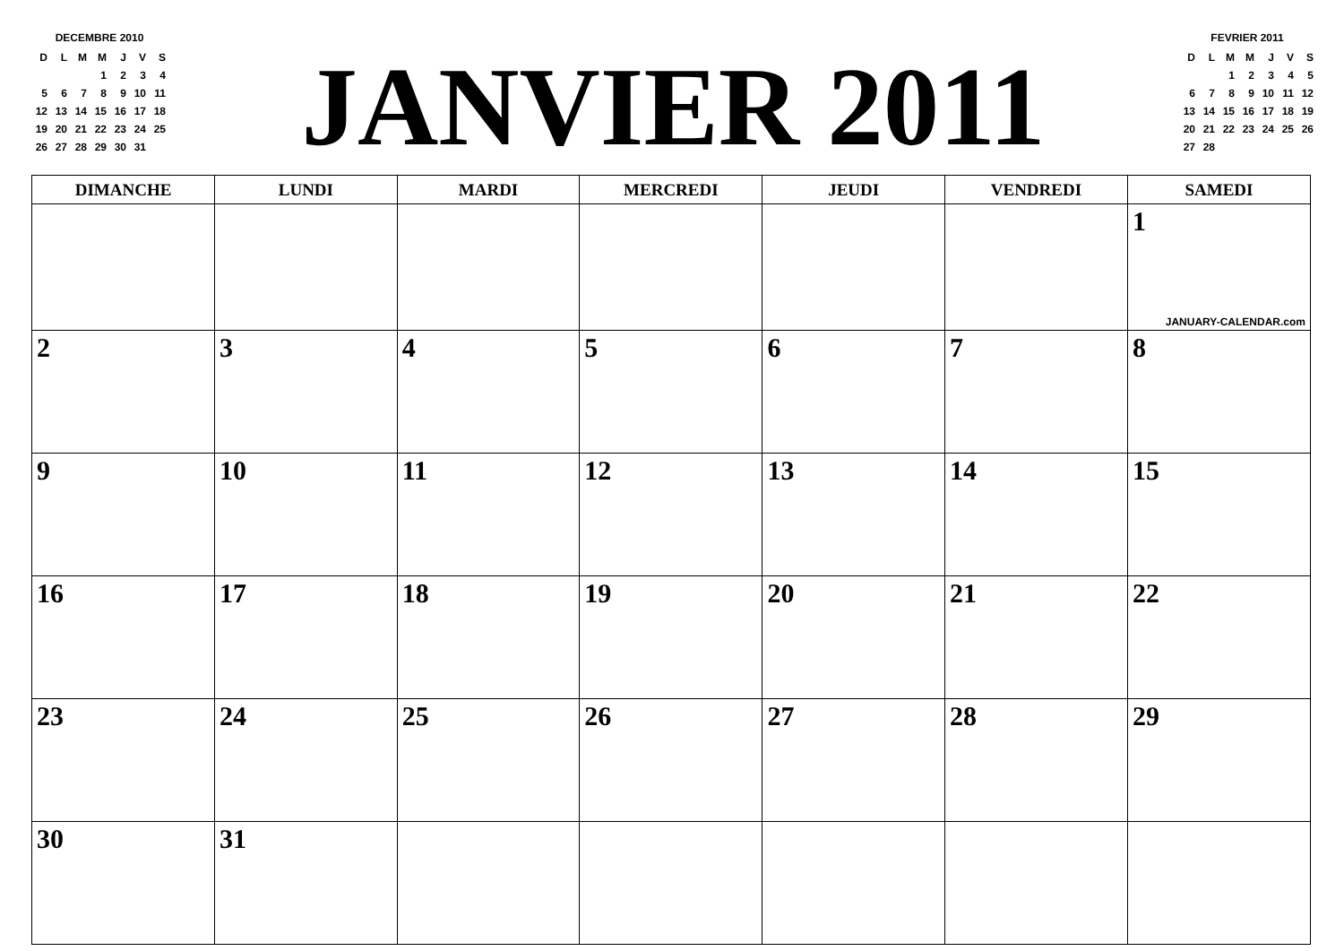DECEMBRE 2010
| D | L | M | M | J | V | S |
| | | | 1 | 2 | 3 | 4 |
| 5 | 6 | 7 | 8 | 9 | 10 | 11 |
| 12 | 13 | 14 | 15 | 16 | 17 | 18 |
| 19 | 20 | 21 | 22 | 23 | 24 | 25 |
| 26 | 27 | 28 | 29 | 30 | 31 | |
JANVIER 2011
FEVRIER 2011
| D | L | M | M | J | V | S |
| | | 1 | 2 | 3 | 4 | 5 |
| 6 | 7 | 8 | 9 | 10 | 11 | 12 |
| 13 | 14 | 15 | 16 | 17 | 18 | 19 |
| 20 | 21 | 22 | 23 | 24 | 25 | 26 |
| 27 | 28 | | | | | |
| DIMANCHE | LUNDI | MARDI | MERCREDI | JEUDI | VENDREDI | SAMEDI |
| --- | --- | --- | --- | --- | --- | --- |
| | | | | | | 1 JANUARY-CALENDAR.com |
| 2 | 3 | 4 | 5 | 6 | 7 | 8 |
| 9 | 10 | 11 | 12 | 13 | 14 | 15 |
| 16 | 17 | 18 | 19 | 20 | 21 | 22 |
| 23 | 24 | 25 | 26 | 27 | 28 | 29 |
| 30 | 31 | | | | | |